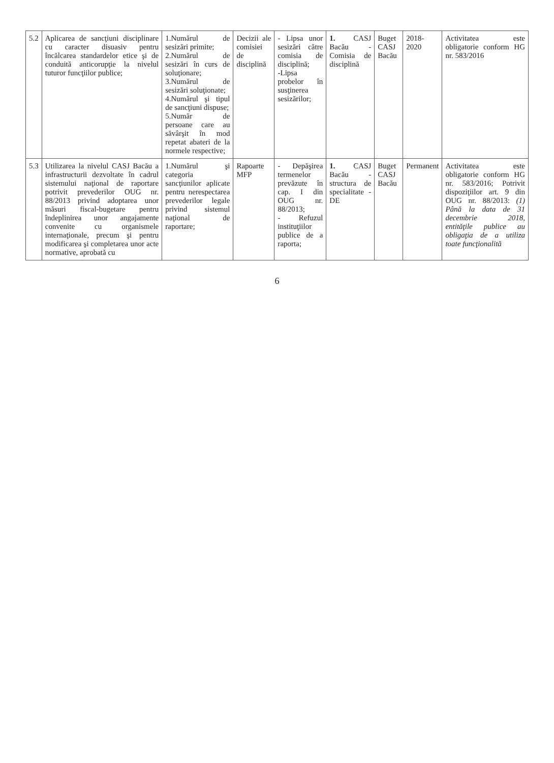| 5.2 | Aplicarea de sancţiuni disciplinare cu caracter disuasiv pentru încălcarea standardelor etice şi de conduită anticorupţie la nivelul tuturor funcţiilor publice; | 1.Numărul de sesizări primite; 2.Numărul de sesizări în curs de soluţionare; 3.Numărul de sesizări soluţionate; 4.Numărul şi tipul de sancţiuni dispuse; 5.Număr de persoane care au săvârşit în mod repetat abateri de la normele respective; | Decizii ale comisiei de disciplină | - Lipsa unor sesizări către comisia de disciplină; -Lipsa probelor în susţinerea sesizărilor; | 1. CASJ Bacău - Comisia de disciplină | Buget CASJ Bacău | 2018-2020 | Activitatea este obligatorie conform HG nr. 583/2016 |
| 5.3 | Utilizarea la nivelul CASJ Bacău a infrastructurii dezvoltate în cadrul sistemului naţional de raportare potrivit prevederilor OUG nr. 88/2013 privind adoptarea unor măsuri fiscal-bugetare pentru îndeplinirea unor angajamente convenite cu organismele internaţionale, precum şi pentru modificarea şi completarea unor acte normative, aprobată cu | 1.Numărul şi categoria sancţiunilor aplicate pentru nerespectarea prevederilor legale privind sistemul naţional de raportare; | Rapoarte MFP | - Depăşirea termenelor prevăzute în cap. I din OUG nr. 88/2013; - Refuzul instituţiilor publice de a raporta; | 1. CASJ Bacău - structura de specialitate - DE | Buget CASJ Bacău | Permanent | Activitatea este obligatorie conform HG nr. 583/2016; Potrivit dispoziţiilor art. 9 din OUG nr. 88/2013: (1) Până la data de 31 decembrie 2018, entităţile publice au obligaţia de a utiliza toate funcţionalită |
6